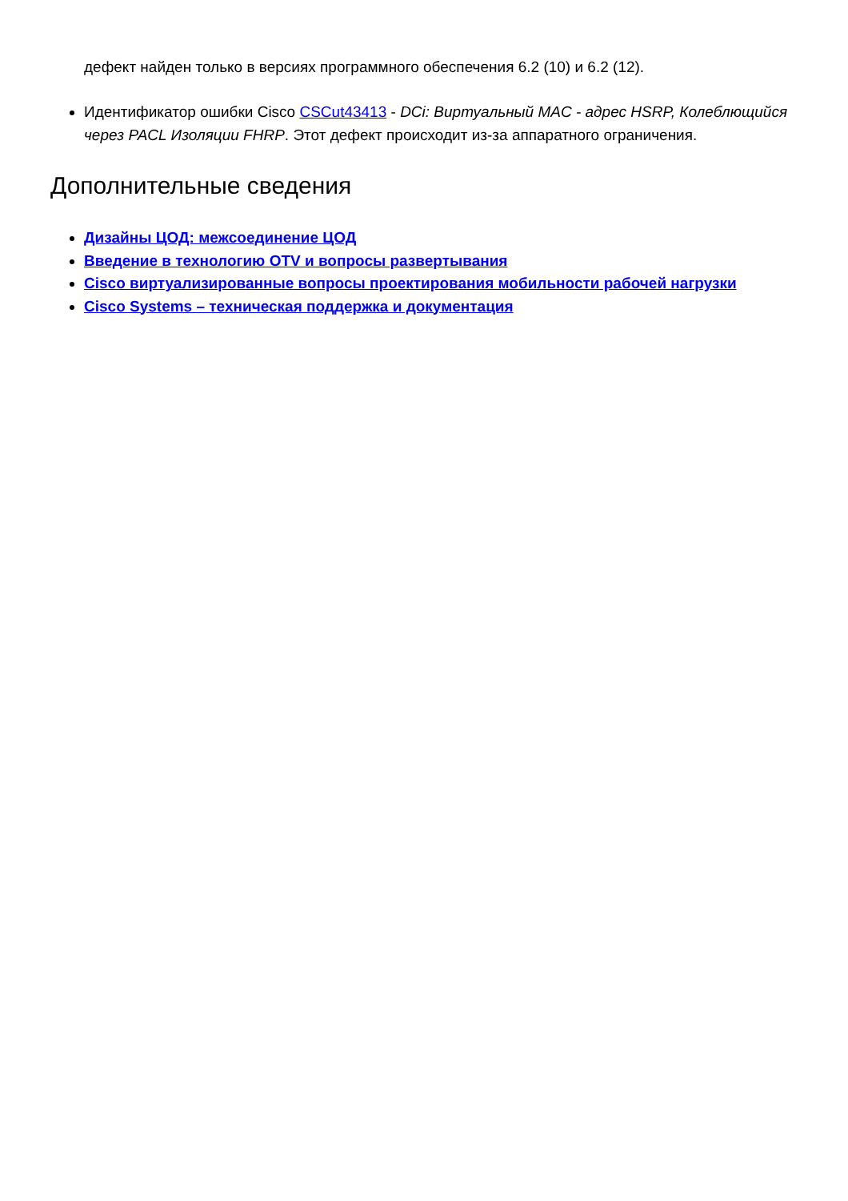дефект найден только в версиях программного обеспечения 6.2 (10) и 6.2 (12).
Идентификатор ошибки Cisco CSCut43413 - DCi: Виртуальный MAC - адрес HSRP, Колеблющийся через PACL Изоляции FHRP. Этот дефект происходит из-за аппаратного ограничения.
Дополнительные сведения
Дизайны ЦОД: межсоединение ЦОД
Введение в технологию OTV и вопросы развертывания
Cisco виртуализированные вопросы проектирования мобильности рабочей нагрузки
Cisco Systems – техническая поддержка и документация